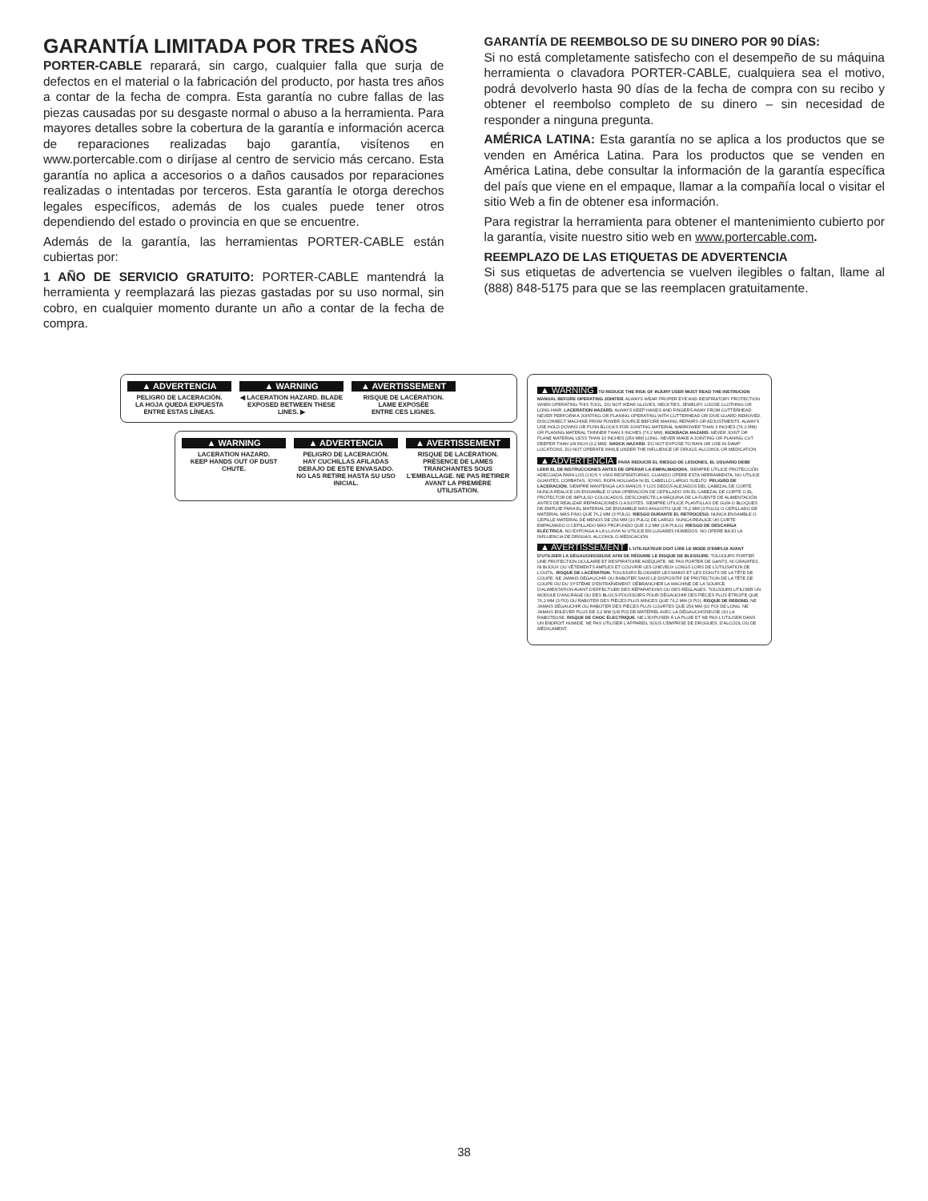GARANTÍA LIMITADA POR TRES AÑOS
PORTER-CABLE reparará, sin cargo, cualquier falla que surja de defectos en el material o la fabricación del producto, por hasta tres años a contar de la fecha de compra. Esta garantía no cubre fallas de las piezas causadas por su desgaste normal o abuso a la herramienta. Para mayores detalles sobre la cobertura de la garantía e información acerca de reparaciones realizadas bajo garantía, visítenos en www.portercable.com o diríjase al centro de servicio más cercano. Esta garantía no aplica a accesorios o a daños causados por reparaciones realizadas o intentadas por terceros. Esta garantía le otorga derechos legales específicos, además de los cuales puede tener otros dependiendo del estado o provincia en que se encuentre.
Además de la garantía, las herramientas PORTER-CABLE están cubiertas por:
1 AÑO DE SERVICIO GRATUITO: PORTER-CABLE mantendrá la herramienta y reemplazará las piezas gastadas por su uso normal, sin cobro, en cualquier momento durante un año a contar de la fecha de compra.
GARANTÍA DE REEMBOLSO DE SU DINERO POR 90 DÍAS:
Si no está completamente satisfecho con el desempeño de su máquina herramienta o clavadora PORTER-CABLE, cualquiera sea el motivo, podrá devolverlo hasta 90 días de la fecha de compra con su recibo y obtener el reembolso completo de su dinero – sin necesidad de responder a ninguna pregunta.
AMÉRICA LATINA: Esta garantía no se aplica a los productos que se venden en América Latina. Para los productos que se venden en América Latina, debe consultar la información de la garantía específica del país que viene en el empaque, llamar a la compañía local o visitar el sitio Web a fin de obtener esa información.
Para registrar la herramienta para obtener el mantenimiento cubierto por la garantía, visite nuestro sitio web en www.portercable.com.
REEMPLAZO DE LAS ETIQUETAS DE ADVERTENCIA
Si sus etiquetas de advertencia se vuelven ilegibles o faltan, llame al (888) 848-5175 para que se las reemplacen gratuitamente.
▲ ADVERTENCIA
PELIGRO DE LACERACIÓN.
LA HOJA QUEDA EXPUESTA
ENTRE ESTAS LÍNEAS.
▲ WARNING
◀ LACERATION HAZARD. BLADE EXPOSED BETWEEN THESE LINES. ▶
▲ AVERTISSEMENT
RISQUE DE LACÉRATION.
LAME EXPOSÉE
ENTRE CES LIGNES.
▲ WARNING
LACERATION HAZARD.
KEEP HANDS OUT OF DUST CHUTE.
▲ ADVERTENCIA
PELIGRO DE LACERACIÓN.
HAY CUCHILLAS AFILADAS DEBAJO DE ESTE ENVASADO. NO LAS RETIRE HASTA SU USO INICIAL.
▲ AVERTISSEMENT
RISQUE DE LACÉRATION.
PRÉSENCE DE LAMES TRANCHANTES SOUS L'EMBALLAGE. NE PAS RETIRER AVANT LA PREMIÈRE UTILISATION.
▲ WARNING TO REDUCE THE RISK OF INJURY USER MUST READ THE INSTRUCION MANUAL BEFORE OPERATING JOINTER. ALWAYS WEAR PROPER EYE AND RESPIRATORY PROTECTION. WHEN OPERATING THIS TOOL, DO NOT WEAR GLOVES, NECKTIES, JEWELRY, LOOSE CLOTHING OR LONG HAIR. LACERATION HAZARD. ALWAYS KEEP HANDS AND FINGERS AWAY FROM CUTTERHEAD. NEVER PERFORM A JOINTING OR PLANING OPERATING WITH CUTTERHEAD OR DIVE GUARD REMOVED. DISCONNECT MACHINE FROM POWER SOURCE BEFORE MAKING REPAIRS OR ADJUSTMENTS. ALWAYS USE HOLD DOWNS OR PUSH BLOCKS FOR JOINTING MATERIAL NARROWER THAN 3 INCHES (76.2 MM) OR PLANING MATERAL THINNER THAN 3 INCHES (76.2 MM). KICKBACK HAZARD. NEVER JOINT OR PLANE MATERIAL LESS THAN 10 INCHES (254 MM) LONG. NEVER MAKE A JOINTING OR PLANING CUT DEEPER THAN 1/8 INCH (3.2 MM). SHOCK HAZARD. DO NOT EXPOSE TO RAIN OR USE IN DAMP LOCATIONS. DO NOT OPERATE WHILE UNDER THE INFLUENCE OF DRUGS, ALCOHOL OR MEDICATION.
▲ ADVERTENCIA PARA REDUCIR EL RIESGO DE LESIONES, EL USUARIO DEBE LEER EL DE INSTRUCCIONES ANTES DE OPERAR LA EMPALMADORA. SIEMPRE UTILICE PROTECCIÓN ADECUADA PARA LOS OJOS Y VÍAS RESPIRATORIAS. CUANDO OPERE ESTA HERRAMIENTA, NO UTILICE GUANTES, CORBATAS, JOYAS, ROPA HOLGADA NI EL CABELLO LARGO SUELTO. PELIGRO DE LACERACIÓN. SIEMPRE MANTENGA LAS MANOS Y LOS DEDOS ALEJADOS DEL CABEZAL DE CORTE. NUNCA REALICE UN ENSAMBLE O UNA OPERACIÓN DE CEPILLADO SIN EL CABEZAL DE CORTE O EL PROTECTOR DE IMPULSO COLOCADOS. DESCONECTE LA MÁQUINA DE LA FUENTE DE ALIMENTACIÓN ANTES DE REALIZAR REPARACIONES O AJUSTES. SIEMPRE UTILICE PLANTILLAS DE GUÍA O BLOQUES DE EMPUJE PARA EL MATERIAL DE ENSAMBLE MÁS ANGOSTO QUE 76,2 MM (3 PULG) O CEPILLADO DE MATERIAL MÁS FINO QUE 76,2 MM (3 PULG). RIESGO DURANTE EL RETROCESO. NUNCA ENSAMBLE O CEPILLE MATERIAL DE MENOS DE 254 MM (10 PULG) DE LARGO. NUNCA REALICE UN CORTE EMPALMADO O CEPILLADO MÁS PROFUNDO QUE 3,2 MM (1/8 PULG). RIESGO DE DESCARGA ELÉCTRICA. NO EXPONGA A LA LLUVIA NI UTILICE EN LUGARES HÚMEDOS. NO OPERE BAJO LA INFLUENCIA DE DROGAS, ALCOHOL O MEDICACIÓN.
▲ AVERTISSEMENT L'UTILISATEUR DOIT LIRE LE MODE D'EMPLOI AVANT D'UTILISER LA DÉGAUCHISSEUSE AFIN DE RÉDUIRE LE RISQUE DE BLESSURE. TOUJOURS PORTER UNE PROTECTION OCULAIRE ET RESPIRATOIRE ADÉQUATE. NE PAS PORTER DE GANTS, NI CRAVATES, NI BIJOUX OU VÊTEMENTS AMPLES ET COUVRIR LES CHEVEUX LONGS LORS DE L'UTILISATION DE L'OUTIL. RISQUE DE LACÉRATION. TOUJOURS ÉLOIGNER LES MAINS ET LES DOIGTS DE LA TÊTE DE COUPE. NE JAMAIS DÉGAUCHIR OU RABOTER SANS LE DISPOSITIF DE PROTECTION DE LA TÊTE DE COUPE OU DU SYSTÈME D'ENTRAÎNEMENT. DÉBRANCHER LA MACHINE DE LA SOURCE D'ALIMENTATION AVANT D'EFFECTUER DES RÉPARATIONS OU DES RÉGLAGES. TOUJOURS UTILISER UN MODULE D'ANCRAGE OU DES BLOCS-POUSSOIRS POUR DÉGAUCHIR DES PIÈCES PLUS ÉTROITE QUE 76,2 MM (3 PO) OU RABOTER DES PIÈCES PLUS MINCES QUE 76,2 MM (3 PO). RISQUE DE REBOND. NE JAMAIS DÉGAUCHIR OU RABOTER DES PIÈCES PLUS COURTES QUE 254 MM (10 PO) DE LONG. NE JAMAIS ENLEVER PLUS DE 3,2 MM (1/8 PO) DE MATÉRIEL AVEC LA DÉGAUCHISSEUSE OU LA RABOTEUSE. RISQUE DE CHOC ÉLECTRIQUE. NE L'EXPOSER À LA PLUIE ET NE PAS L'UTILISER DANS UN ENDROIT HUMIDE. NE PAS UTILISER L'APPAREIL SOUS L'EMPRISE DE DROGUES, D'ALCOOL OU DE MÉDICAMENT.
38